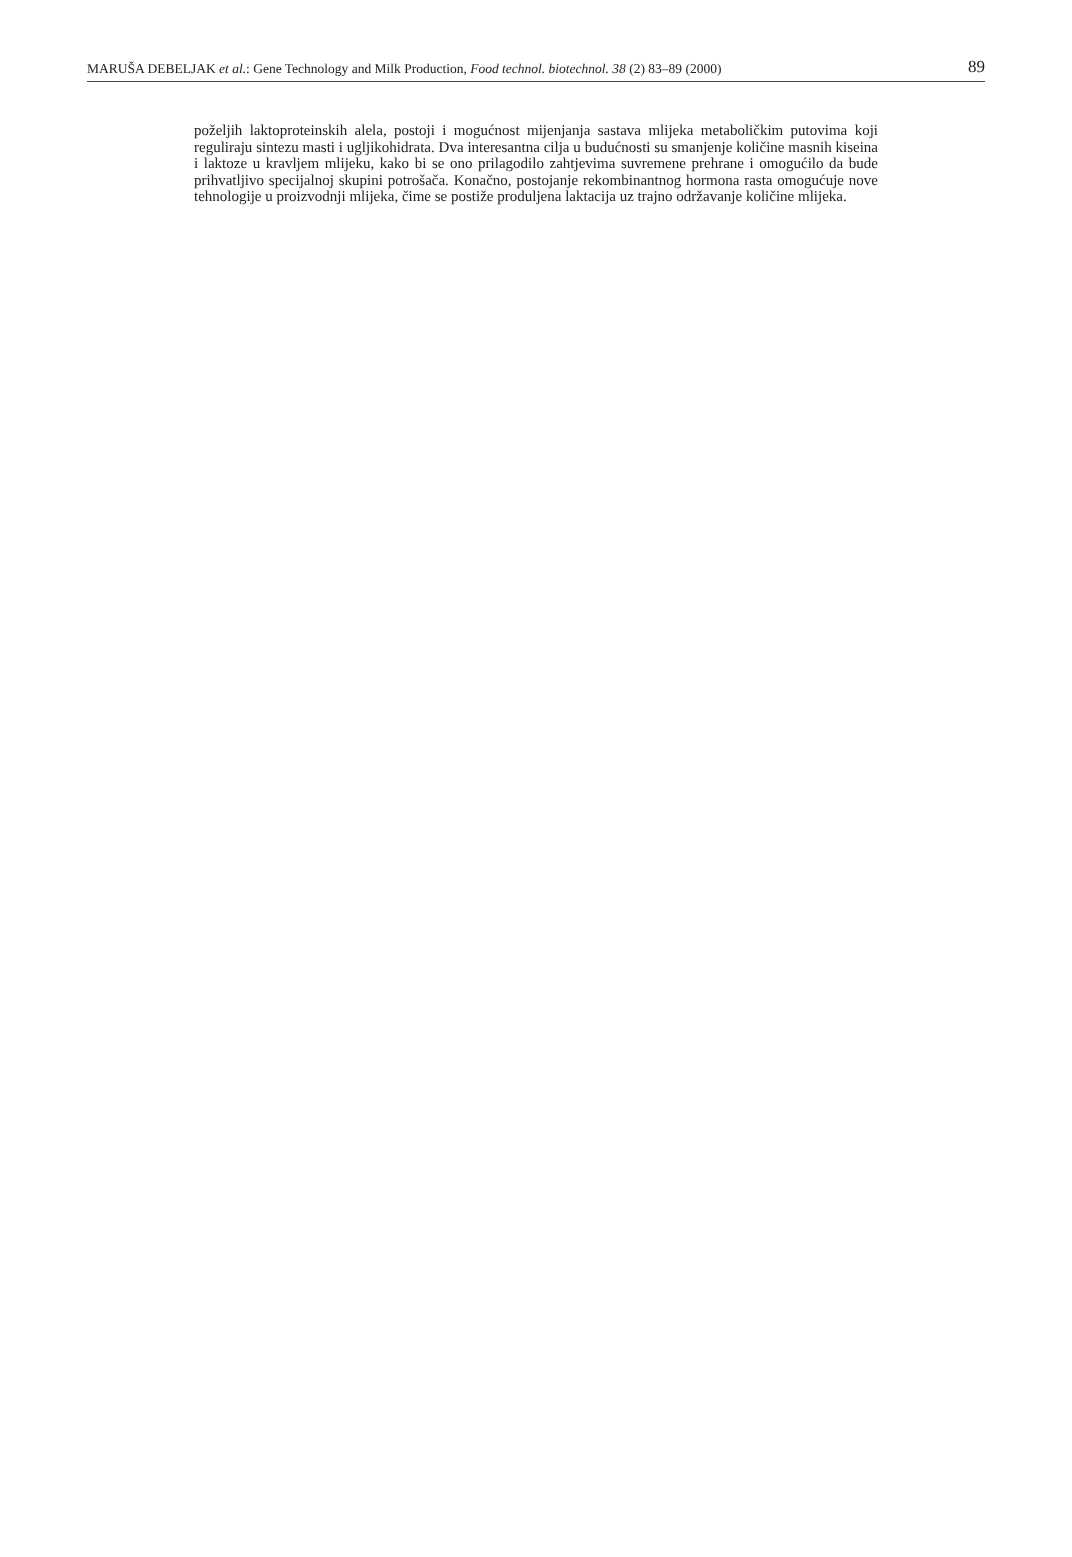MARUŠA DEBELJAK et al.: Gene Technology and Milk Production, Food technol. biotechnol. 38 (2) 83–89 (2000) 89
poželjih laktoproteinskih alela, postoji i mogućnost mijenjanja sastava mlijeka metaboličkim putovima koji reguliraju sintezu masti i ugljikohidrata. Dva interesantna cilja u budućnosti su smanjenje količine masnih kiseina i laktoze u kravljem mlijeku, kako bi se ono prilagodilo zahtjevima suvremene prehrane i omogućilo da bude prihvatljivo specijalnoj skupini potrošača. Konačno, postojanje rekombinantnog hormona rasta omogućuje nove tehnologije u proizvodnji mlijeka, čime se postiže produljena laktacija uz trajno održavanje količine mlijeka.